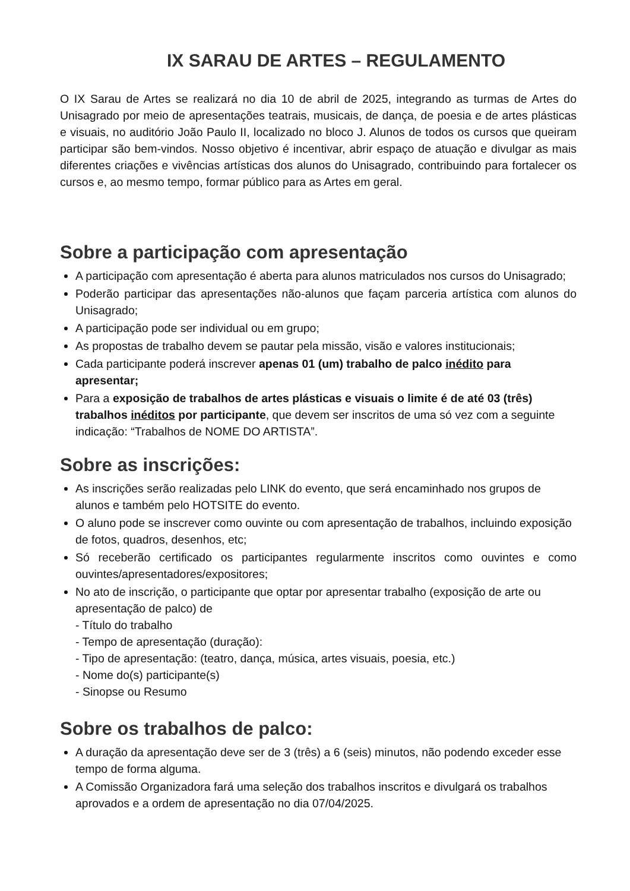IX SARAU DE ARTES – REGULAMENTO
O IX Sarau de Artes se realizará no dia 10 de abril de 2025, integrando as turmas de Artes do Unisagrado por meio de apresentações teatrais, musicais, de dança, de poesia e de artes plásticas e visuais, no auditório João Paulo II, localizado no bloco J. Alunos de todos os cursos que queiram participar são bem-vindos. Nosso objetivo é incentivar, abrir espaço de atuação e divulgar as mais diferentes criações e vivências artísticas dos alunos do Unisagrado, contribuindo para fortalecer os cursos e, ao mesmo tempo, formar público para as Artes em geral.
Sobre a participação com apresentação
A participação com apresentação é aberta para alunos matriculados nos cursos do Unisagrado;
Poderão participar das apresentações não-alunos que façam parceria artística com alunos do Unisagrado;
A participação pode ser individual ou em grupo;
As propostas de trabalho devem se pautar pela missão, visão e valores institucionais;
Cada participante poderá inscrever apenas 01 (um) trabalho de palco inédito para apresentar;
Para a exposição de trabalhos de artes plásticas e visuais o limite é de até 03 (três) trabalhos inéditos por participante, que devem ser inscritos de uma só vez com a seguinte indicação: “Trabalhos de NOME DO ARTISTA”.
Sobre as inscrições:
As inscrições serão realizadas pelo LINK do evento, que será encaminhado nos grupos de alunos e também pelo HOTSITE do evento.
O aluno pode se inscrever como ouvinte ou com apresentação de trabalhos, incluindo exposição de fotos, quadros, desenhos, etc;
Só receberão certificado os participantes regularmente inscritos como ouvintes e como ouvintes/apresentadores/expositores;
No ato de inscrição, o participante que optar por apresentar trabalho (exposição de arte ou apresentação de palco) de
- Título do trabalho
- Tempo de apresentação (duração):
- Tipo de apresentação: (teatro, dança, música, artes visuais, poesia, etc.)
- Nome do(s) participante(s)
- Sinopse ou Resumo
Sobre os trabalhos de palco:
A duração da apresentação deve ser de 3 (três) a 6 (seis) minutos, não podendo exceder esse tempo de forma alguma.
A Comissão Organizadora fará uma seleção dos trabalhos inscritos e divulgará os trabalhos aprovados e a ordem de apresentação no dia 07/04/2025.